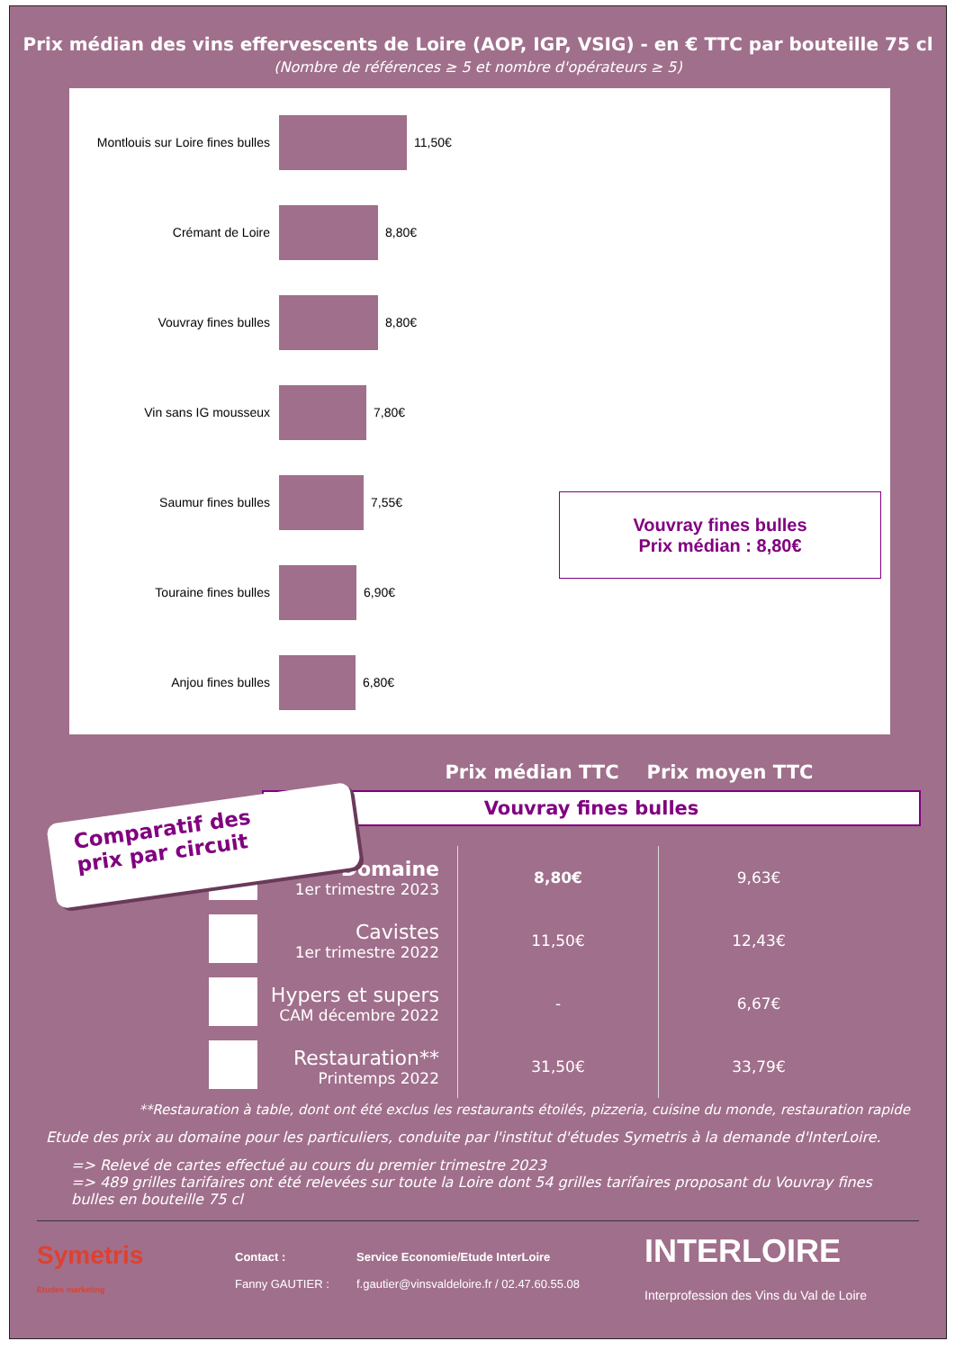Prix médian des vins effervescents de Loire (AOP, IGP, VSIG) - en € TTC par bouteille 75 cl
(Nombre de références ≥ 5 et nombre d'opérateurs ≥ 5)
Montlouis sur Loire fines bulles
11,50€
Crémant de Loire
8,80€
Vouvray fines bulles
8,80€
Vin sans IG mousseux
7,80€
Saumur fines bulles
7,55€
Touraine fines bulles
6,90€
Anjou fines bulles
6,80€
Vouvray fines bulles
Prix médian : 8,80€
Prix médian TTC Prix moyen TTC
Comparatif des
prix par circuit
Vouvray fines bulles
| | Domaine 1er trimestre 2023 | 8,80€ | 9,63€ |
| | Cavistes 1er trimestre 2022 | 11,50€ | 12,43€ |
| | Hypers et supers CAM décembre 2022 | - | 6,67€ |
| | Restauration** Printemps 2022 | 31,50€ | 33,79€ |
**Restauration à table, dont ont été exclus les restaurants étoilés, pizzeria, cuisine du monde, restauration rapide
Etude des prix au domaine pour les particuliers, conduite par l'institut d'études Symetris à la demande d'InterLoire.
=> Relevé de cartes effectué au cours du premier trimestre 2023
=> 489 grilles tarifaires ont été relevées sur toute la Loire dont 54 grilles tarifaires proposant du Vouvray fines bulles en bouteille 75 cl
Symetris
Etudes marketing
Contact :
Fanny GAUTIER :
Service Economie/Etude InterLoire
f.gautier@vinsvaldeloire.fr / 02.47.60.55.08
INTERLOIRE
Interprofession des Vins du Val de Loire